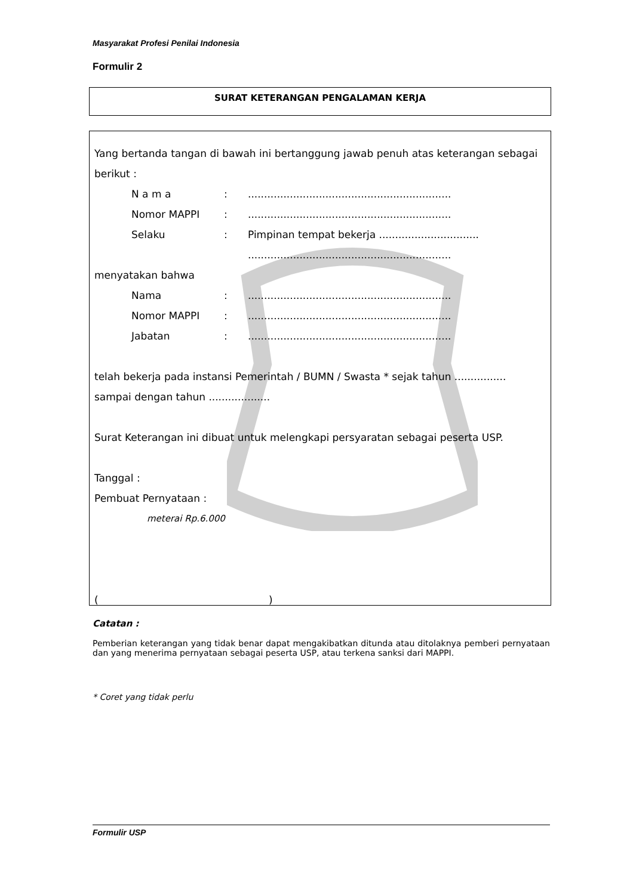Masyarakat Profesi Penilai Indonesia
Formulir 2
SURAT KETERANGAN PENGALAMAN KERJA
Yang bertanda tangan di bawah ini bertanggung jawab penuh atas keterangan sebagai berikut :
N a m a:...............................................................
Nomor MAPPI:...............................................................
Selaku: Pimpinan tempat bekerja ...............................
...............................................................
menyatakan bahwa
Nama:...............................................................
Nomor MAPPI:...............................................................
Jabatan:...............................................................
telah bekerja pada instansi Pemerintah / BUMN / Swasta * sejak tahun ................ sampai dengan tahun ...................
Surat Keterangan ini dibuat untuk melengkapi persyaratan sebagai peserta USP.
Tanggal :
Pembuat Pernyataan :
meterai Rp.6.000
( )
Catatan :
Pemberian keterangan yang tidak benar dapat mengakibatkan ditunda atau ditolaknya pemberi pernyataan dan yang menerima pernyataan sebagai peserta USP, atau terkena sanksi dari MAPPI.
* Coret yang tidak perlu
Formulir USP